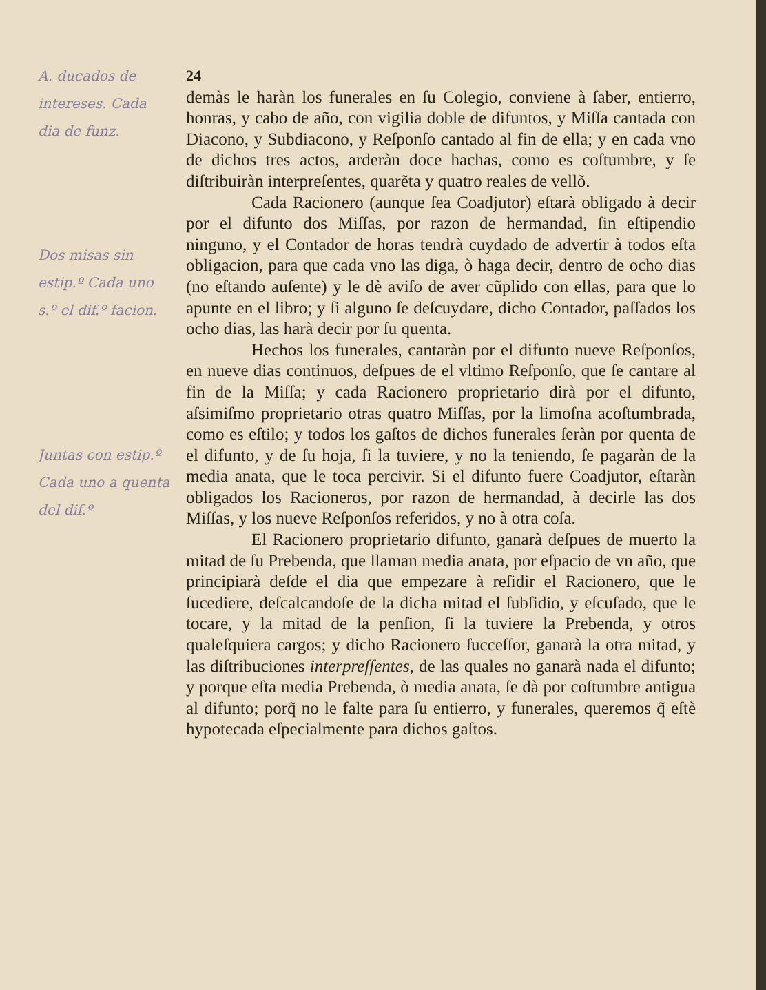A. ducados de
intereses. Cada
dia de funz.
Dos misas sin
estip.º Cada uno
s.º el dif.º facion.
Juntas con estip.º
Cada uno a quenta
del dif.º
24
demàs le haràn los funerales en ſu Colegio, conviene à ſaber, entierro, honras, y cabo de año, con vigilia doble de difuntos, y Miſſa cantada con Diacono, y Subdiacono, y Reſponſo cantado al fin de ella; y en cada vno de dichos tres actos, arderàn doce hachas, como es coſtumbre, y ſe diſtribuiràn interpreſentes, quarẽta y quatro reales de vellõ.
Cada Racionero (aunque ſea Coadjutor) eſtarà obligado à decir por el difunto dos Miſſas, por razon de hermandad, ſin eſtipendio ninguno, y el Contador de horas tendrà cuydado de advertir à todos eſta obligacion, para que cada vno las diga, ò haga decir, dentro de ocho dias (no eſtando auſente) y le dè aviſo de aver cũplido con ellas, para que lo apunte en el libro; y ſi alguno ſe deſcuydare, dicho Contador, paſſados los ocho dias, las harà decir por ſu quenta.
Hechos los funerales, cantaràn por el difunto nueve Reſponſos, en nueve dias continuos, deſpues de el vltimo Reſponſo, que ſe cantare al fin de la Miſſa; y cada Racionero proprietario dirà por el difunto, aſsimiſmo proprietario otras quatro Miſſas, por la limoſna acoſtumbrada, como es eſtilo; y todos los gaſtos de dichos funerales ſeràn por quenta de el difunto, y de ſu hoja, ſi la tuviere, y no la teniendo, ſe pagaràn de la media anata, que le toca percivir. Si el difunto fuere Coadjutor, eſtaràn obligados los Racioneros, por razon de hermandad, à decirle las dos Miſſas, y los nueve Reſponſos referidos, y no à otra coſa.
El Racionero proprietario difunto, ganarà deſpues de muerto la mitad de ſu Prebenda, que llaman media anata, por eſpacio de vn año, que principiarà deſde el dia que empezare à reſidir el Racionero, que le ſucediere, deſcalcandoſe de la dicha mitad el ſubſidio, y eſcuſado, que le tocare, y la mitad de la penſion, ſi la tuviere la Prebenda, y otros qualeſquiera cargos; y dicho Racionero ſucceſſor, ganarà la otra mitad, y las diſtribuciones interpreſſentes, de las quales no ganarà nada el difunto; y porque eſta media Prebenda, ò media anata, ſe dà por coſtumbre antigua al difunto; porq̃ no le falte para ſu entierro, y funerales, queremos q̃ eſtè hypotecada eſpecialmente para dichos gaſtos.